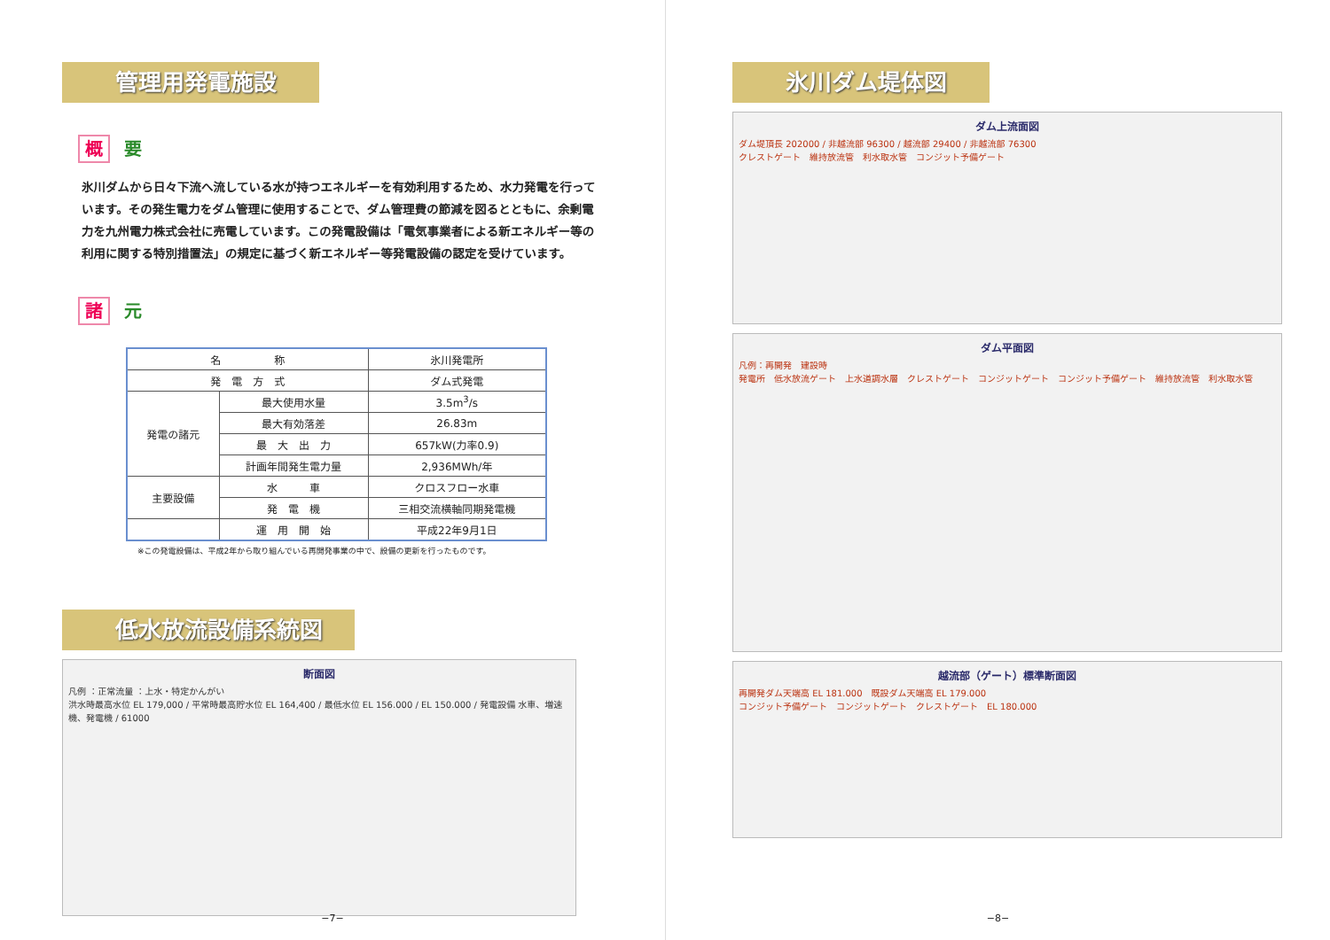管理用発電施設
概 要
氷川ダムから日々下流へ流している水が持つエネルギーを有効利用するため、水力発電を行っています。その発生電力をダム管理に使用することで、ダム管理費の節減を図るとともに、余剰電力を九州電力株式会社に売電しています。この発電設備は「電気事業者による新エネルギー等の利用に関する特別措置法」の規定に基づく新エネルギー等発電設備の認定を受けています。
諸 元
| 名 称 | | 氷川発電所 |
| 発 電 方 式 | | ダム式発電 |
| 発電の諸元 | 最大使用水量 | 3.5m<sup>3</sup>/s |
| | 最大有効落差 | 26.83m |
| | 最 大 出 力 | 657kW(力率0.9) |
| | 計画年間発生電力量 | 2,936MWh/年 |
| 主要設備 | 水 車 | クロスフロー水車 |
| | 発 電 機 | 三相交流横軸同期発電機 |
| | 運 用 開 始 | 平成22年9月1日 |
※この発電設備は、平成2年から取り組んでいる再開発事業の中で、設備の更新を行ったものです。
低水放流設備系統図
断面図
凡例 ：正常流量 ：上水・特定かんがい
洪水時最高水位 EL 179,000 / 平常時最高貯水位 EL 164,400 / 最低水位 EL 156.000 / EL 150.000 / 発電設備 水車、増速機、発電機 / 61000
−7−
氷川ダム堤体図
ダム上流面図
ダム堤頂長 202000 / 非越流部 96300 / 越流部 29400 / 非越流部 76300
クレストゲート　維持放流管　利水取水管　コンジット予備ゲート
ダム平面図
凡例：再開発　建設時
発電所　低水放流ゲート　上水道調水層　クレストゲート　コンジットゲート　コンジット予備ゲート　維持放流管　利水取水管
越流部（ゲート）標準断面図
再開発ダム天端高 EL 181.000　既設ダム天端高 EL 179.000
コンジット予備ゲート　コンジットゲート　クレストゲート　EL 180.000
−8−